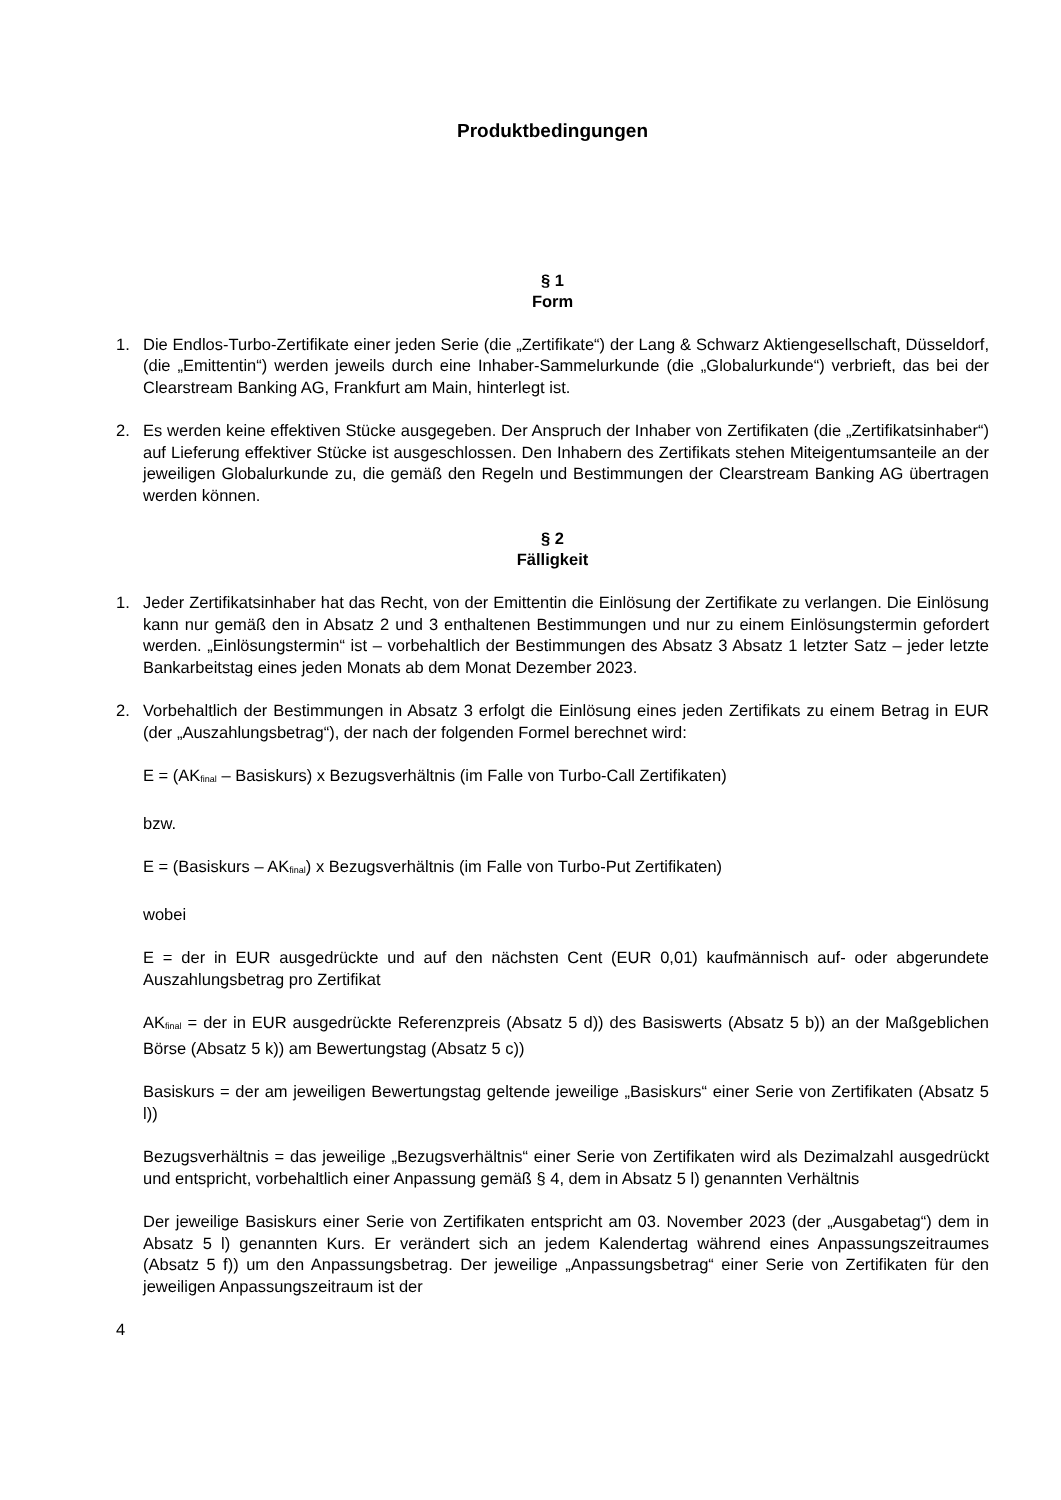Produktbedingungen
§ 1
Form
1. Die Endlos-Turbo-Zertifikate einer jeden Serie (die „Zertifikate“) der Lang & Schwarz Aktiengesellschaft, Düsseldorf, (die „Emittentin“) werden jeweils durch eine Inhaber-Sammelurkunde (die „Globalurkunde“) verbrieft, das bei der Clearstream Banking AG, Frankfurt am Main, hinterlegt ist.
2. Es werden keine effektiven Stücke ausgegeben. Der Anspruch der Inhaber von Zertifikaten (die „Zertifikatsinhaber“) auf Lieferung effektiver Stücke ist ausgeschlossen. Den Inhabern des Zertifikats stehen Miteigentumsanteile an der jeweiligen Globalurkunde zu, die gemäß den Regeln und Bestimmungen der Clearstream Banking AG übertragen werden können.
§ 2
Fälligkeit
1. Jeder Zertifikatsinhaber hat das Recht, von der Emittentin die Einlösung der Zertifikate zu verlangen. Die Einlösung kann nur gemäß den in Absatz 2 und 3 enthaltenen Bestimmungen und nur zu einem Einlösungstermin gefordert werden. „Einlösungstermin“ ist – vorbehaltlich der Bestimmungen des Absatz 3 Absatz 1 letzter Satz – jeder letzte Bankarbeitstag eines jeden Monats ab dem Monat Dezember 2023.
2. Vorbehaltlich der Bestimmungen in Absatz 3 erfolgt die Einlösung eines jeden Zertifikats zu einem Betrag in EUR (der „Auszahlungsbetrag“), der nach der folgenden Formel berechnet wird:
E = (AK<sub>final</sub> – Basiskurs) x Bezugsverhältnis (im Falle von Turbo-Call Zertifikaten)
bzw.
E = (Basiskurs – AK<sub>final</sub>) x Bezugsverhältnis (im Falle von Turbo-Put Zertifikaten)
wobei
E = der in EUR ausgedrückte und auf den nächsten Cent (EUR 0,01) kaufmännisch auf- oder abgerundete Auszahlungsbetrag pro Zertifikat
AK<sub>final</sub> = der in EUR ausgedrückte Referenzpreis (Absatz 5 d)) des Basiswerts (Absatz 5 b)) an der Maßgeblichen Börse (Absatz 5 k)) am Bewertungstag (Absatz 5 c))
Basiskurs = der am jeweiligen Bewertungstag geltende jeweilige „Basiskurs“ einer Serie von Zertifikaten (Absatz 5 l))
Bezugsverhältnis = das jeweilige „Bezugsverhältnis“ einer Serie von Zertifikaten wird als Dezimalzahl ausgedrückt und entspricht, vorbehaltlich einer Anpassung gemäß § 4, dem in Absatz 5 l) genannten Verhältnis
Der jeweilige Basiskurs einer Serie von Zertifikaten entspricht am 03. November 2023 (der „Ausgabetag“) dem in Absatz 5 l) genannten Kurs. Er verändert sich an jedem Kalendertag während eines Anpassungszeitraumes (Absatz 5 f)) um den Anpassungsbetrag. Der jeweilige „Anpassungsbetrag“ einer Serie von Zertifikaten für den jeweiligen Anpassungszeitraum ist der
4